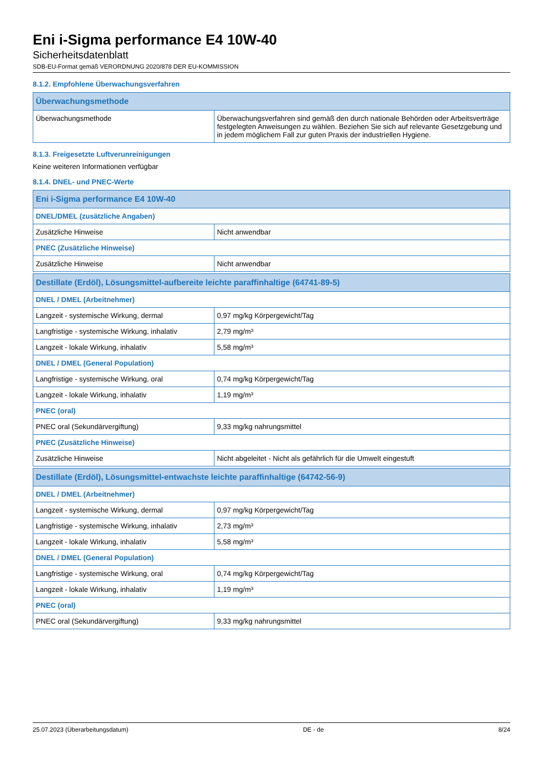Eni i-Sigma performance E4 10W-40
Sicherheitsdatenblatt
SDB-EU-Format gemäß VERORDNUNG 2020/878 DER EU-KOMMISSION
8.1.2. Empfohlene Überwachungsverfahren
| Überwachungsmethode | |
| --- | --- |
| Überwachungsmethode | Überwachungsverfahren sind gemäß den durch nationale Behörden oder Arbeitsverträge festgelegten Anweisungen zu wählen. Beziehen Sie sich auf relevante Gesetzgebung und in jedem möglichem Fall zur guten Praxis der industriellen Hygiene. |
8.1.3. Freigesetzte Luftverunreinigungen
Keine weiteren Informationen verfügbar
8.1.4. DNEL- und PNEC-Werte
| Eni i-Sigma performance E4 10W-40 | |
| --- | --- |
| DNEL/DMEL (zusätzliche Angaben) | |
| Zusätzliche Hinweise | Nicht anwendbar |
| PNEC (Zusätzliche Hinweise) | |
| Zusätzliche Hinweise | Nicht anwendbar |
| Destillate (Erdöl), Lösungsmittel-aufbereite leichte paraffinhaltige (64741-89-5) | |
| DNEL / DMEL (Arbeitnehmer) | |
| Langzeit - systemische Wirkung, dermal | 0,97 mg/kg Körpergewicht/Tag |
| Langfristige - systemische Wirkung, inhalativ | 2,79 mg/m³ |
| Langzeit - lokale Wirkung, inhalativ | 5,58 mg/m³ |
| DNEL / DMEL (General Population) | |
| Langfristige - systemische Wirkung, oral | 0,74 mg/kg Körpergewicht/Tag |
| Langzeit - lokale Wirkung, inhalativ | 1,19 mg/m³ |
| PNEC (oral) | |
| PNEC oral (Sekundärvergiftung) | 9,33 mg/kg nahrungsmittel |
| PNEC (Zusätzliche Hinweise) | |
| Zusätzliche Hinweise | Nicht abgeleitet - Nicht als gefährlich für die Umwelt eingestuft |
| Destillate (Erdöl), Lösungsmittel-entwachste leichte paraffinhaltige (64742-56-9) | |
| DNEL / DMEL (Arbeitnehmer) | |
| Langzeit - systemische Wirkung, dermal | 0,97 mg/kg Körpergewicht/Tag |
| Langfristige - systemische Wirkung, inhalativ | 2,73 mg/m³ |
| Langzeit - lokale Wirkung, inhalativ | 5,58 mg/m³ |
| DNEL / DMEL (General Population) | |
| Langfristige - systemische Wirkung, oral | 0,74 mg/kg Körpergewicht/Tag |
| Langzeit - lokale Wirkung, inhalativ | 1,19 mg/m³ |
| PNEC (oral) | |
| PNEC oral (Sekundärvergiftung) | 9,33 mg/kg nahrungsmittel |
25.07.2023 (Überarbeitungsdatum) DE - de 8/24